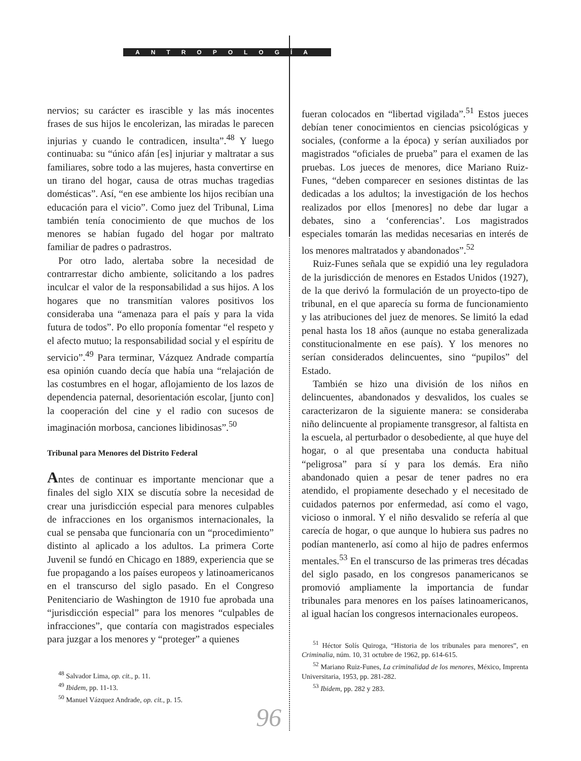ANTROPOLOGÍA
nervios; su carácter es irascible y las más inocentes frases de sus hijos le encolerizan, las miradas le parecen injurias y cuando le contradicen, insulta”.<sup>48</sup> Y luego continuaba: su “único afán [es] injuriar y maltratar a sus familiares, sobre todo a las mujeres, hasta convertirse en un tirano del hogar, causa de otras muchas tragedias domésticas”. Así, “en ese ambiente los hijos recibían una educación para el vicio”. Como juez del Tribunal, Lima también tenía conocimiento de que muchos de los menores se habían fugado del hogar por maltrato familiar de padres o padrastros.
Por otro lado, alertaba sobre la necesidad de contrarrestar dicho ambiente, solicitando a los padres inculcar el valor de la responsabilidad a sus hijos. A los hogares que no transmitían valores positivos los consideraba una “amenaza para el país y para la vida futura de todos”. Po ello proponía fomentar “el respeto y el afecto mutuo; la responsabilidad social y el espíritu de servicio”.<sup>49</sup> Para terminar, Vázquez Andrade compartía esa opinión cuando decía que había una “relajación de las costumbres en el hogar, aflojamiento de los lazos de dependencia paternal, desorientación escolar, [junto con] la cooperación del cine y el radio con sucesos de imaginación morbosa, canciones libidinosas”.<sup>50</sup>
Tribunal para Menores del Distrito Federal
Antes de continuar es importante mencionar que a finales del siglo XIX se discutía sobre la necesidad de crear una jurisdicción especial para menores culpables de infracciones en los organismos internacionales, la cual se pensaba que funcionaría con un “procedimiento” distinto al aplicado a los adultos. La primera Corte Juvenil se fundó en Chicago en 1889, experiencia que se fue propagando a los países europeos y latinoamericanos en el transcurso del siglo pasado. En el Congreso Penitenciario de Washington de 1910 fue aprobada una “jurisdicción especial” para los menores “culpables de infracciones”, que contaría con magistrados especiales para juzgar a los menores y “proteger” a quienes
<sup>48</sup> Salvador Lima, op. cit., p. 11.
<sup>49</sup> Ibidem, pp. 11-13.
<sup>50</sup> Manuel Vázquez Andrade, op. cit., p. 15.
fueran colocados en “libertad vigilada”.<sup>51</sup> Estos jueces debían tener conocimientos en ciencias psicológicas y sociales, (conforme a la época) y serían auxiliados por magistrados “oficiales de prueba” para el examen de las pruebas. Los jueces de menores, dice Mariano Ruiz-Funes, “deben comparecer en sesiones distintas de las dedicadas a los adultos; la investigación de los hechos realizados por ellos [menores] no debe dar lugar a debates, sino a ‘conferencias’. Los magistrados especiales tomarán las medidas necesarias en interés de los menores maltratados y abandonados”.<sup>52</sup>
Ruiz-Funes señala que se expidió una ley reguladora de la jurisdicción de menores en Estados Unidos (1927), de la que derivó la formulación de un proyecto-tipo de tribunal, en el que aparecía su forma de funcionamiento y las atribuciones del juez de menores. Se limitó la edad penal hasta los 18 años (aunque no estaba generalizada constitucionalmente en ese país). Y los menores no serían considerados delincuentes, sino “pupilos” del Estado.
También se hizo una división de los niños en delincuentes, abandonados y desvalidos, los cuales se caracterizaron de la siguiente manera: se consideraba niño delincuente al propiamente transgresor, al faltista en la escuela, al perturbador o desobediente, al que huye del hogar, o al que presentaba una conducta habitual “peligrosa” para sí y para los demás. Era niño abandonado quien a pesar de tener padres no era atendido, el propiamente desechado y el necesitado de cuidados paternos por enfermedad, así como el vago, vicioso o inmoral. Y el niño desvalido se refería al que carecía de hogar, o que aunque lo hubiera sus padres no podían mantenerlo, así como al hijo de padres enfermos mentales.<sup>53</sup> En el transcurso de las primeras tres décadas del siglo pasado, en los congresos panamericanos se promovió ampliamente la importancia de fundar tribunales para menores en los países latinoamericanos, al igual hacían los congresos internacionales europeos.
<sup>51</sup> Héctor Solís Quiroga, “Historia de los tribunales para menores”, en Criminalia, núm. 10, 31 octubre de 1962, pp. 614-615.
<sup>52</sup> Mariano Ruiz-Funes, La criminalidad de los menores, México, Imprenta Universitaria, 1953, pp. 281-282.
<sup>53</sup> Ibidem, pp. 282 y 283.
96